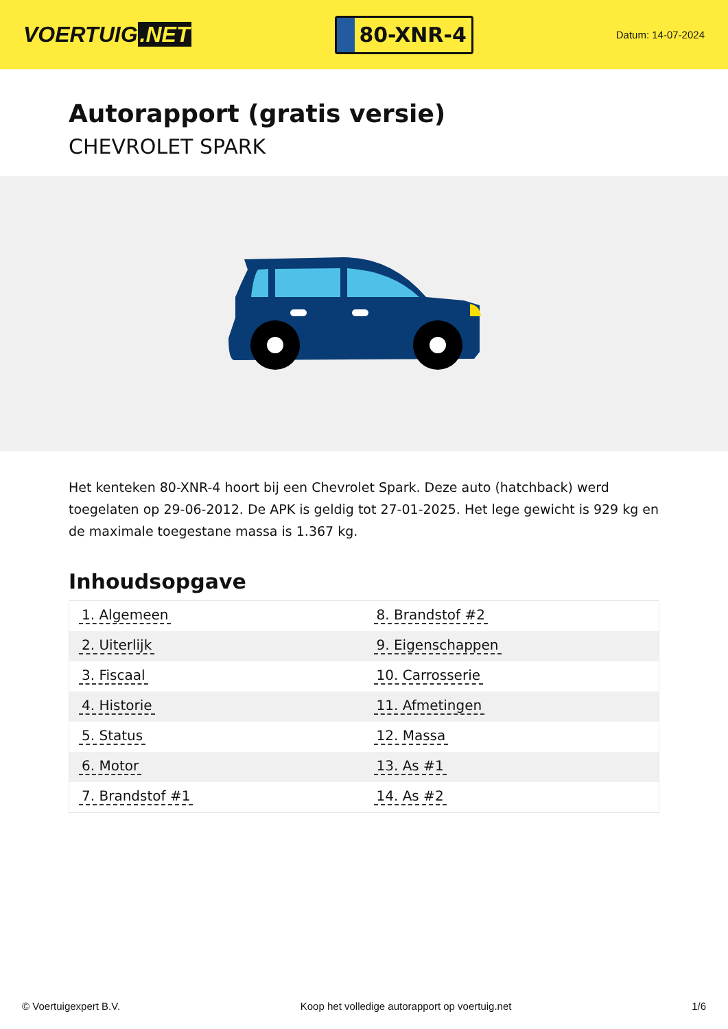VOERTUIG.NET
80-XNR-4
Datum: 14-07-2024
Autorapport (gratis versie)
CHEVROLET SPARK
Het kenteken 80-XNR-4 hoort bij een Chevrolet Spark. Deze auto (hatchback) werd toegelaten op 29-06-2012. De APK is geldig tot 27-01-2025. Het lege gewicht is 929 kg en de maximale toegestane massa is 1.367 kg.
Inhoudsopgave
| 1. Algemeen | 8. Brandstof #2 |
| 2. Uiterlijk | 9. Eigenschappen |
| 3. Fiscaal | 10. Carrosserie |
| 4. Historie | 11. Afmetingen |
| 5. Status | 12. Massa |
| 6. Motor | 13. As #1 |
| 7. Brandstof #1 | 14. As #2 |
© Voertuigexpert B.V. Koop het volledige autorapport op voertuig.net 1/6